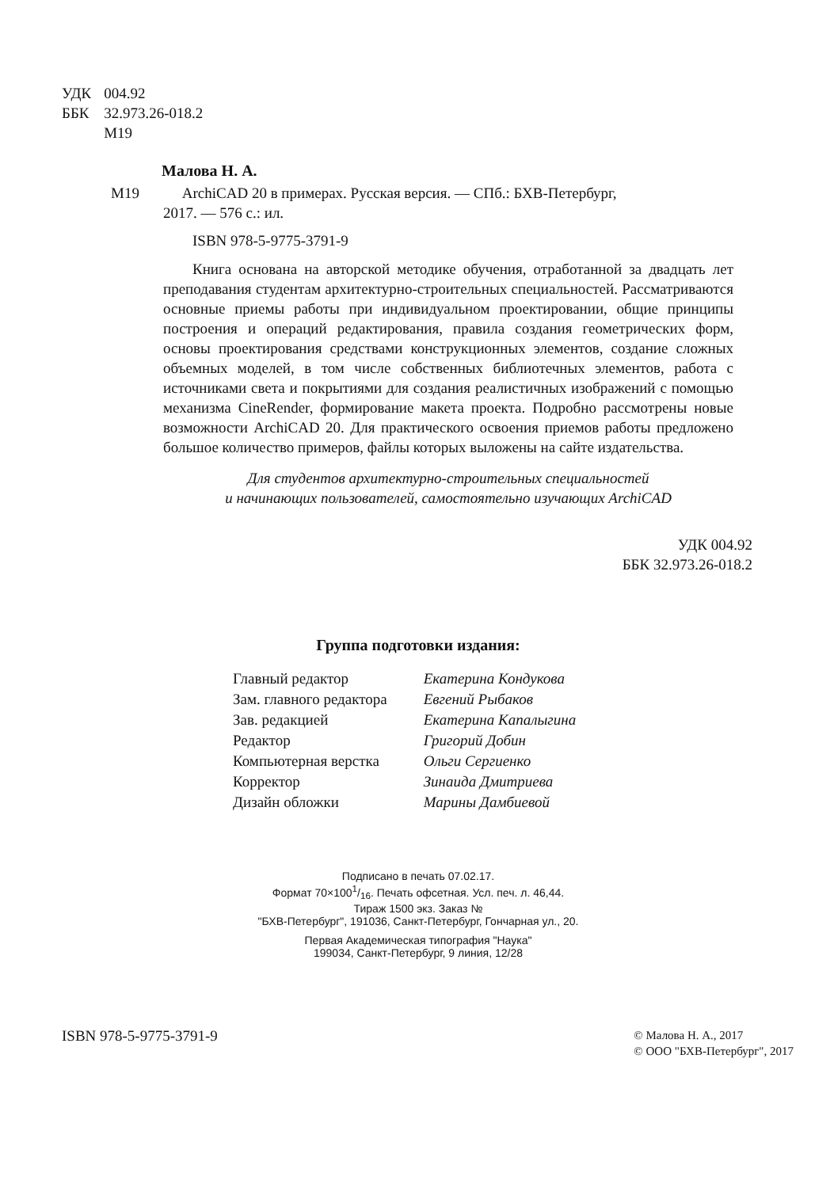| УДК | 004.92 |
| ББК | 32.973.26-018.2 |
| | М19 |
Малова Н. А.
М19 ArchiCAD 20 в примерах. Русская версия. — СПб.: БХВ-Петербург,
2017. — 576 с.: ил.
ISBN 978-5-9775-3791-9
Книга основана на авторской методике обучения, отработанной за двадцать лет преподавания студентам архитектурно-строительных специальностей. Рассматриваются основные приемы работы при индивидуальном проектировании, общие принципы построения и операций редактирования, правила создания геометрических форм, основы проектирования средствами конструкционных элементов, создание сложных объемных моделей, в том числе собственных библиотечных элементов, работа с источниками света и покрытиями для создания реалистичных изображений с помощью механизма CineRender, формирование макета проекта. Подробно рассмотрены новые возможности ArchiCAD 20. Для практического освоения приемов работы предложено большое количество примеров, файлы которых выложены на сайте издательства.
Для студентов архитектурно-строительных специальностей
и начинающих пользователей, самостоятельно изучающих ArchiCAD
УДК 004.92
ББК 32.973.26-018.2
Группа подготовки издания:
| Главный редактор | Екатерина Кондукова |
| Зам. главного редактора | Евгений Рыбаков |
| Зав. редакцией | Екатерина Капалыгина |
| Редактор | Григорий Добин |
| Компьютерная верстка | Ольги Сергиенко |
| Корректор | Зинаида Дмитриева |
| Дизайн обложки | Марины Дамбиевой |
Подписано в печать 07.02.17.
Формат 70×1001/16. Печать офсетная. Усл. печ. л. 46,44.
Тираж 1500 экз. Заказ №
"БХВ-Петербург", 191036, Санкт-Петербург, Гончарная ул., 20.
Первая Академическая типография "Наука"
199034, Санкт-Петербург, 9 линия, 12/28
ISBN 978-5-9775-3791-9
© Малова Н. А., 2017
© ООО "БХВ-Петербург", 2017